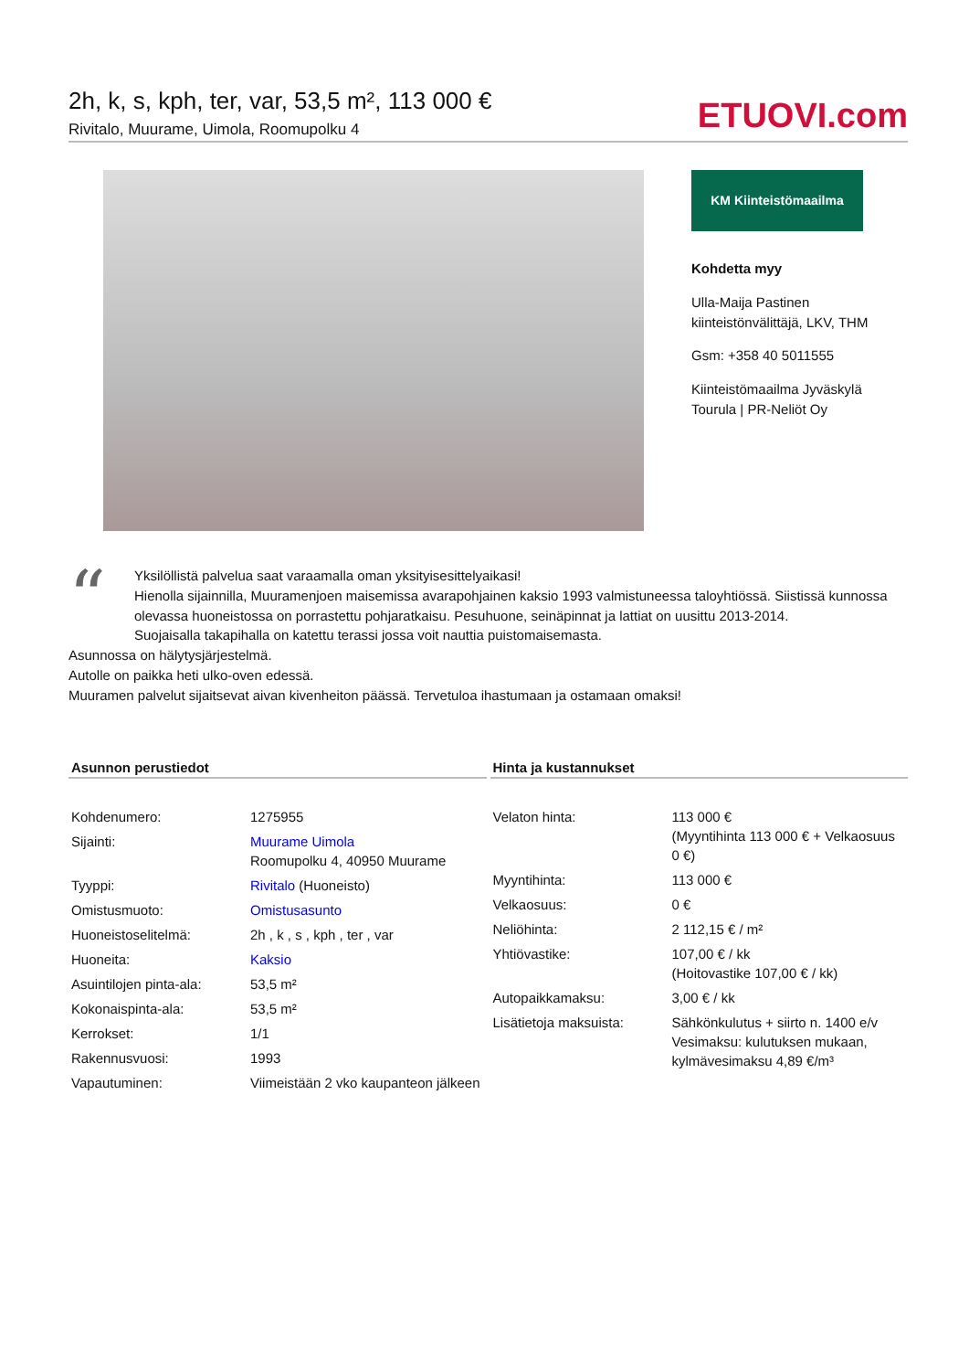2h, k, s, kph, ter, var, 53,5 m², 113 000 €
Rivitalo, Muurame, Uimola, Roomupolku 4
ETUOVI.com
KM Kiinteistömaailma
Kohdetta myy
Ulla-Maija Pastinen
kiinteistönvälittäjä, LKV, THM
Gsm: +358 40 5011555
Kiinteistömaailma Jyväskylä
Tourula | PR-Neliöt Oy
“Yksilöllistä palvelua saat varaamalla oman yksityisesittelyaikasi!
Hienolla sijainnilla, Muuramenjoen maisemissa avarapohjainen kaksio 1993 valmistuneessa taloyhtiössä. Siistissä kunnossa olevassa huoneistossa on porrastettu pohjaratkaisu. Pesuhuone, seinäpinnat ja lattiat on uusittu 2013-2014.
Suojaisalla takapihalla on katettu terassi jossa voit nauttia puistomaisemasta.
Asunnossa on hälytysjärjestelmä.
Autolle on paikka heti ulko-oven edessä.
Muuramen palvelut sijaitsevat aivan kivenheiton päässä. Tervetuloa ihastumaan ja ostamaan omaksi!
Asunnon perustiedot
| Kohdenumero: | 1275955 |
| Sijainti: | Muurame Uimola Roomupolku 4, 40950 Muurame |
| Tyyppi: | Rivitalo (Huoneisto) |
| Omistusmuoto: | Omistusasunto |
| Huoneistoselitelmä: | 2h , k , s , kph , ter , var |
| Huoneita: | Kaksio |
| Asuintilojen pinta-ala: | 53,5 m² |
| Kokonaispinta-ala: | 53,5 m² |
| Kerrokset: | 1/1 |
| Rakennusvuosi: | 1993 |
| Vapautuminen: | Viimeistään 2 vko kaupanteon jälkeen |
Hinta ja kustannukset
| Velaton hinta: | 113 000 € (Myyntihinta 113 000 € + Velkaosuus 0 €) |
| Myyntihinta: | 113 000 € |
| Velkaosuus: | 0 € |
| Neliöhinta: | 2 112,15 € / m² |
| Yhtiövastike: | 107,00 € / kk (Hoitovastike 107,00 € / kk) |
| Autopaikkamaksu: | 3,00 € / kk |
| Lisätietoja maksuista: | Sähkönkulutus + siirto n. 1400 e/v Vesimaksu: kulutuksen mukaan, kylmävesimaksu 4,89 €/m³ |